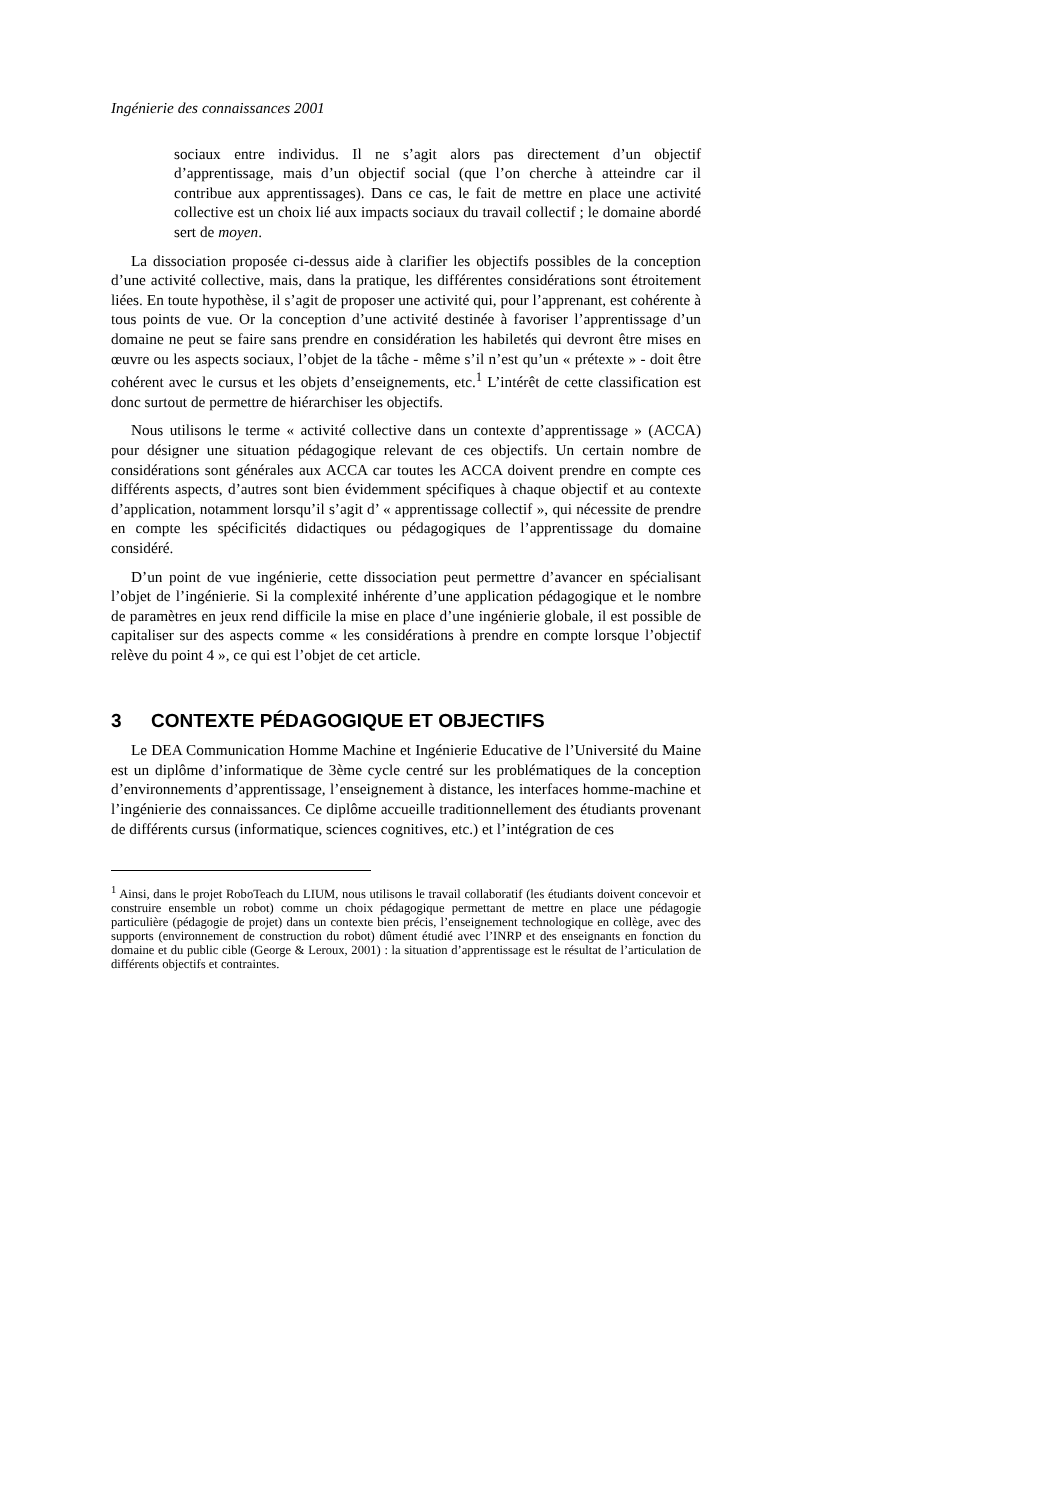Ingénierie des connaissances 2001
sociaux entre individus. Il ne s’agit alors pas directement d’un objectif d’apprentissage, mais d’un objectif social (que l’on cherche à atteindre car il contribue aux apprentissages). Dans ce cas, le fait de mettre en place une activité collective est un choix lié aux impacts sociaux du travail collectif ; le domaine abordé sert de moyen.
La dissociation proposée ci-dessus aide à clarifier les objectifs possibles de la conception d’une activité collective, mais, dans la pratique, les différentes considérations sont étroitement liées. En toute hypothèse, il s’agit de proposer une activité qui, pour l’apprenant, est cohérente à tous points de vue. Or la conception d’une activité destinée à favoriser l’apprentissage d’un domaine ne peut se faire sans prendre en considération les habiletés qui devront être mises en œuvre ou les aspects sociaux, l’objet de la tâche - même s’il n’est qu’un « prétexte » - doit être cohérent avec le cursus et les objets d’enseignements, etc.<sup>1</sup> L’intérêt de cette classification est donc surtout de permettre de hiérarchiser les objectifs.
Nous utilisons le terme « activité collective dans un contexte d’apprentissage » (ACCA) pour désigner une situation pédagogique relevant de ces objectifs. Un certain nombre de considérations sont générales aux ACCA car toutes les ACCA doivent prendre en compte ces différents aspects, d’autres sont bien évidemment spécifiques à chaque objectif et au contexte d’application, notamment lorsqu’il s’agit d’ « apprentissage collectif », qui nécessite de prendre en compte les spécificités didactiques ou pédagogiques de l’apprentissage du domaine considéré.
D’un point de vue ingénierie, cette dissociation peut permettre d’avancer en spécialisant l’objet de l’ingénierie. Si la complexité inhérente d’une application pédagogique et le nombre de paramètres en jeux rend difficile la mise en place d’une ingénierie globale, il est possible de capitaliser sur des aspects comme « les considérations à prendre en compte lorsque l’objectif relève du point 4 », ce qui est l’objet de cet article.
3 CONTEXTE PÉDAGOGIQUE ET OBJECTIFS
Le DEA Communication Homme Machine et Ingénierie Educative de l’Université du Maine est un diplôme d’informatique de 3ème cycle centré sur les problématiques de la conception d’environnements d’apprentissage, l’enseignement à distance, les interfaces homme-machine et l’ingénierie des connaissances. Ce diplôme accueille traditionnellement des étudiants provenant de différents cursus (informatique, sciences cognitives, etc.) et l’intégration de ces
<sup>1</sup> Ainsi, dans le projet RoboTeach du LIUM, nous utilisons le travail collaboratif (les étudiants doivent concevoir et construire ensemble un robot) comme un choix pédagogique permettant de mettre en place une pédagogie particulière (pédagogie de projet) dans un contexte bien précis, l’enseignement technologique en collège, avec des supports (environnement de construction du robot) dûment étudié avec l’INRP et des enseignants en fonction du domaine et du public cible (George & Leroux, 2001) : la situation d’apprentissage est le résultat de l’articulation de différents objectifs et contraintes.